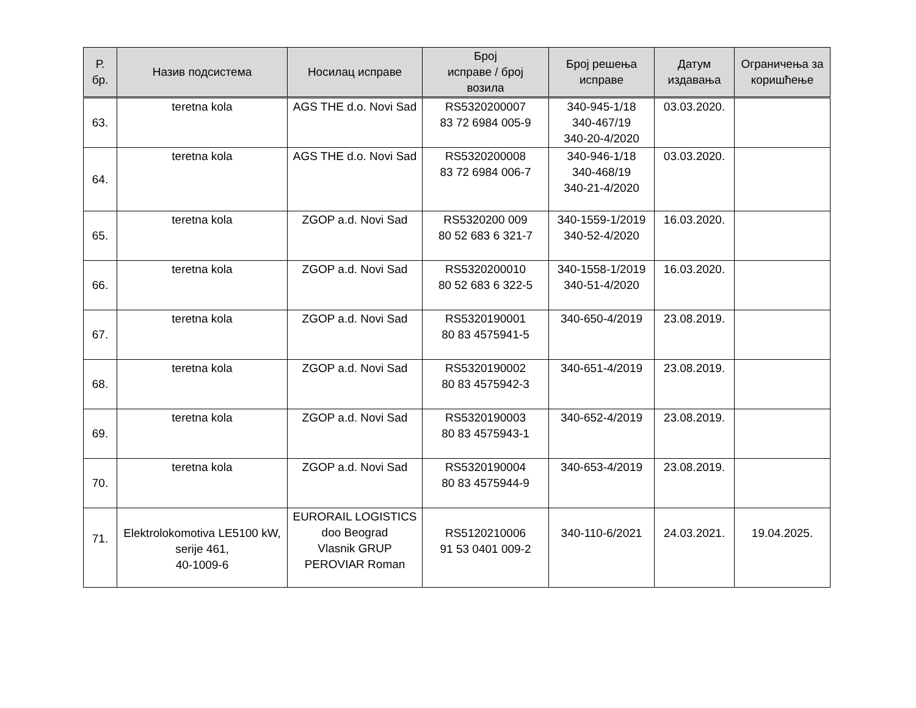| Р. бр. | Назив подсистема | Носилац исправе | Број исправе / број возила | Број решења исправе | Датум издавања | Ограничења за коришћење |
| --- | --- | --- | --- | --- | --- | --- |
| 63. | teretna kola | AGS THE d.o. Novi Sad | RS5320200007 83 72 6984 005-9 | 340-945-1/18 340-467/19 340-20-4/2020 | 03.03.2020. | |
| 64. | teretna kola | AGS THE d.o. Novi Sad | RS5320200008 83 72 6984 006-7 | 340-946-1/18 340-468/19 340-21-4/2020 | 03.03.2020. | |
| 65. | teretna kola | ZGOP a.d. Novi Sad | RS5320200 009 80 52 683 6 321-7 | 340-1559-1/2019 340-52-4/2020 | 16.03.2020. | |
| 66. | teretna kola | ZGOP a.d. Novi Sad | RS5320200010 80 52 683 6 322-5 | 340-1558-1/2019 340-51-4/2020 | 16.03.2020. | |
| 67. | teretna kola | ZGOP a.d. Novi Sad | RS5320190001 80 83 4575941-5 | 340-650-4/2019 | 23.08.2019. | |
| 68. | teretna kola | ZGOP a.d. Novi Sad | RS5320190002 80 83 4575942-3 | 340-651-4/2019 | 23.08.2019. | |
| 69. | teretna kola | ZGOP a.d. Novi Sad | RS5320190003 80 83 4575943-1 | 340-652-4/2019 | 23.08.2019. | |
| 70. | teretna kola | ZGOP a.d. Novi Sad | RS5320190004 80 83 4575944-9 | 340-653-4/2019 | 23.08.2019. | |
| 71. | Elektrolokomotiva LE5100 kW, serije 461, 40-1009-6 | EURORAIL LOGISTICS doo Beograd Vlasnik GRUP PEROVIAR Roman | RS5120210006 91 53 0401 009-2 | 340-110-6/2021 | 24.03.2021. | 19.04.2025. |